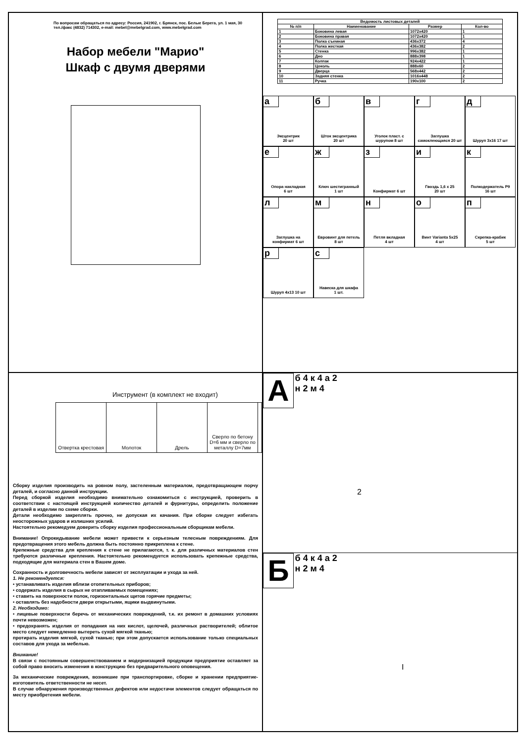По вопросам обращаться по адресу: Россия, 241902, г. Брянск, пос. Белые Берега, ул. 1 мая, 30
тел./факс (4832) 714302, e-mail: mebel@mebelgrad.com, www.mebelgrad.com
Набор мебели "Марио"
Шкаф с двумя дверями
| Ведомость листовых деталей | | | |
| --- | --- | --- | --- |
| № п/п | Наименование | Размер | Кол-во |
| 1 | Боковина левая | 1072x420 | 1 |
| 2 | Боковина правая | 1072x420 | 1 |
| 3 | Полка съемная | 436x372 | 4 |
| 4 | Полка жесткая | 436x382 | 2 |
| 5 | Стенка | 996x382 | 1 |
| 6 | Дно | 888x398 | 1 |
| 7 | Колпак | 924x422 | 1 |
| 8 | Цоколь | 888x60 | 2 |
| 9 | Дверца | 568x442 | 2 |
| 10 | Задняя стенка | 1016x448 | 2 |
| 11 | Ручка | 190x100 | 2 |
а
Эксцентрик
20 шт
б
Шток эксцентрика
20 шт
в
Уголок пласт. с
шурупом 8 шт
г
Заглушка
самоклеющаяся 20 шт
д
Шуруп 3х16 17 шт
е
Опора накладная
6 шт
ж
Ключ шестигранный
1 шт
з
Конфирмат 6 шт
и
Гвоздь 1,6 х 25
20 шт
к
Полкодержатель Р9
16 шт
л
Заглушка на
конфирмат 6 шт
м
Евровинт для петель
8 шт
н
Петля вкладная
4 шт
о
Винт Varianta 5x25
4 шт
п
Скрепка-крабик
5 шт
р
Шуруп 4х13 10 шт
с
Навеска для шкафа
1 шт.
Инструмент (в комплект не входит)
Отвертка крестовая
Молоток
Дрель
Сверло по бетону D=6 мм и сверло по металлу D=7мм
Сборку изделия производить на ровном полу, застеленным материалом, предотвращающем порчу деталей, и согласно данной инструкции.
Перед сборкой изделия необходимо внимательно ознакомиться с инструкцией, проверить в соответствии с настоящей инструкцией количество деталей и фурнитуры, определить положение деталей в изделии по схеме сборки.
Детали необходимо закреплять прочно, не допуская их качания. При сборке следует избегать неосторожных ударов и излишних усилий.
Настоятельно рекомедуем доверить сборку изделия профессиональным сборщикам мебели.
Внимание! Опрокидывание мебели может привести к серьезным телесным повреждениям. Для предотвращения этого мебель должна быть постоянно прикреплена к стене.
Крепежные средства для крепления к стене не прилагаются, т. к. для различных материалов стен требуются различные крепления. Настоятельно рекомендуется использовать крепежные средства, подходящие для материала стен в Вашем доме.
Сохранность и долговечность мебели зависят от эксплуатации и ухода за ней.
1. Не рекомендуется:
• устанавливать изделия вблизи отопительных приборов;
• содержать изделия в сырых не отапливаемых помещениях;
• ставить на поверхности полок, горизонтальных щитов горячие предметы;
• оставлять без надобности двери открытыми, ящики выдвинутыми.
2. Необходимо:
• лицевые поверхности беречь от механических повреждений, т.к. их ремонт в домашних условиях почти невозможен;
• предохранять изделия от попадания на них кислот, щелочей, различных растворителей; облитое место следует немедленно вытереть сухой мягкой тканью;
протирать изделия мягкой, сухой тканью; при этом допускается использование только специальных составов для ухода за мебелью.
Внимание!
В связи с постоянным совершенствованием и модернизацией продукции предприятие оставляет за собой право вносить изменения в конструкцию без предварительного оповещения.
За механические повреждения, возникшие при транспортировке, сборке и хранении предприятие-изготовитель ответственности не несет.
В случае обнаружения производственных дефектов или недостачи элементов следует обращаться по месту приобретения мебели.
А б 4 к 4 а 2
н 2 м 4
2
Б б 4 к 4 а 2
н 2 м 4
I